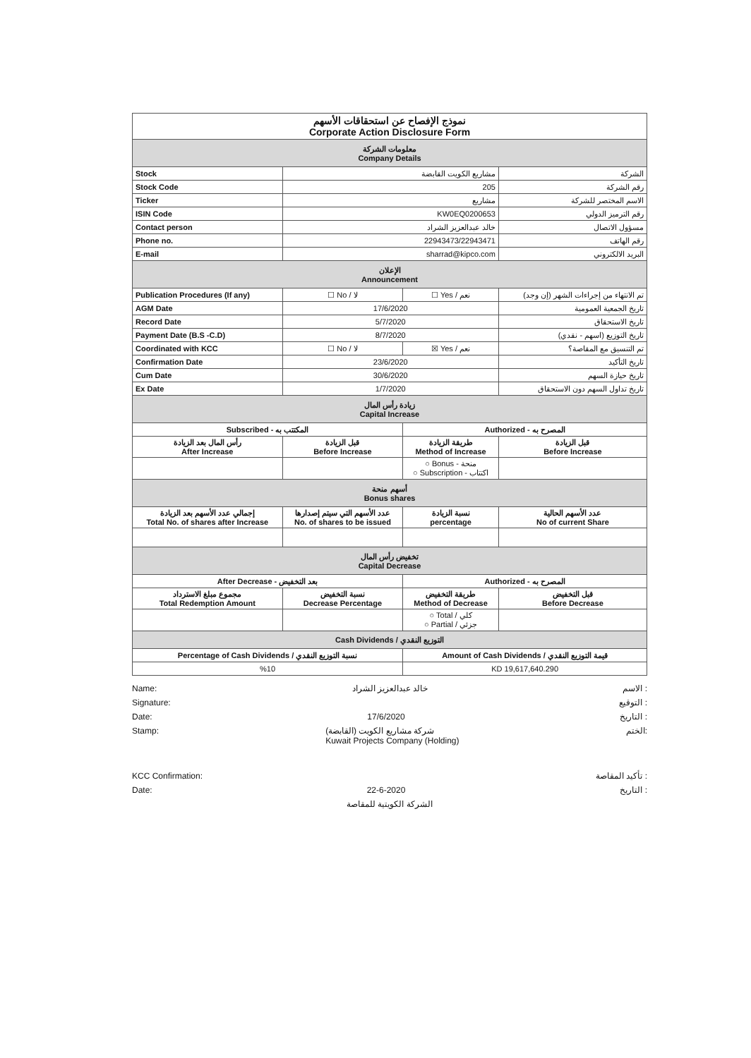| نموذج الإفصاح عن استحقاقات الأسهم Corporate Action Disclosure Form | | | |
| معلومات الشركة Company Details | | | |
| Stock | مشاريع الكويت القابضة | | الشركة |
| Stock Code | 205 | | رقم الشركة |
| Ticker | مشاريع | | الاسم المختصر للشركة |
| ISIN Code | KW0EQ0200653 | | رقم الترميز الدولي |
| Contact person | خالد عبدالعزيز الشراد | | مسؤول الاتصال |
| Phone no. | 22943473/22943471 | | رقم الهاتف |
| E-mail | sharrad@kipco.com | | البريد الالكتروني |
| الإعلان Announcement | | | |
| Publication Procedures (If any) | ☐ No / لا | ☐ Yes / نعم | تم الانتهاء من إجراءات الشهر (إن وجد) |
| AGM Date | 17/6/2020 | | تاريخ الجمعية العمومية |
| Record Date | 5/7/2020 | | تاريخ الاستحقاق |
| Payment Date (B.S -C.D) | 8/7/2020 | | تاريخ التوزيع (اسهم - نقدي) |
| Coordinated with KCC | ☐ No / لا | ☒ Yes / نعم | تم التنسيق مع المقاصة؟ |
| Confirmation Date | 23/6/2020 | | تاريخ التأكيد |
| Cum Date | 30/6/2020 | | تاريخ حيازة السهم |
| Ex Date | 1/7/2020 | | تاريخ تداول السهم دون الاستحقاق |
| زيادة رأس المال Capital Increase | | | |
| Subscribed - المكتتب به | | Authorized - المصرح به | |
| رأس المال بعد الزيادة After Increase | قبل الزيادة Before Increase | طريقة الزيادة Method of Increase | قبل الزيادة Before Increase |
| | | ○ Bonus - منحة ○ Subscription - اكتتاب | |
| أسهم منحة Bonus shares | | | |
| إجمالي عدد الأسهم بعد الزيادة Total No. of shares after Increase | عدد الأسهم التي سيتم إصدارها No. of shares to be issued | نسبة الزيادة percentage | عدد الأسهم الحالية No of current Share |
| تخفيض رأس المال Capital Decrease | | | |
| After Decrease - بعد التخفيض | | Authorized - المصرح به | |
| مجموع مبلغ الاسترداد Total Redemption Amount | نسبة التخفيض Decrease Percentage | طريقة التخفيض Method of Decrease | قبل التخفيض Before Decrease |
| | | ○ Total / كلي ○ Partial / جزئي | |
| Cash Dividends / التوزيع النقدي | | | |
| Percentage of Cash Dividends / نسبة التوزيع النقدي | | Amount of Cash Dividends / قيمة التوزيع النقدي | |
| %10 | | KD 19,617,640.290 | |
Name: خالد عبدالعزيز الشراد الاسم :
Signature: التوقيع :
Date: 17/6/2020 التاريخ :
Stamp: شركة مشاريع الكويت (القابضة)
Kuwait Projects Company (Holding) الختم:
KCC Confirmation: تأكيد المقاصة :
Date: 22-6-2020 التاريخ :
الشركة الكويتية للمقاصة